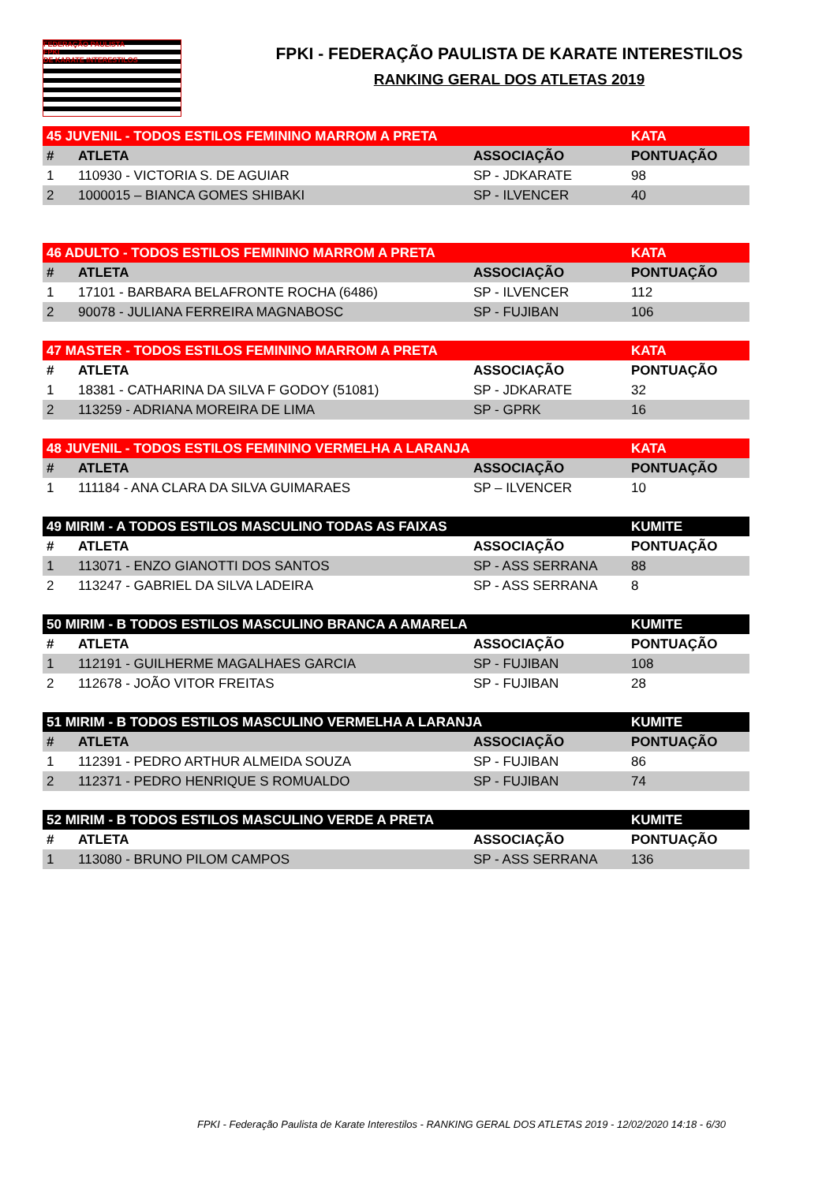FEDERAÇÃO PAULISTA
FPKI
DE KARATE INTERESTILOS
FPKI - FEDERAÇÃO PAULISTA DE KARATE INTERESTILOS
RANKING GERAL DOS ATLETAS 2019
| 45 JUVENIL - TODOS ESTILOS FEMININO MARROM A PRETA | | | KATA |
| --- | --- | --- | --- |
| # | ATLETA | ASSOCIAÇÃO | PONTUAÇÃO |
| 1 | 110930 - VICTORIA S. DE AGUIAR | SP - JDKARATE | 98 |
| 2 | 1000015 – BIANCA GOMES SHIBAKI | SP - ILVENCER | 40 |
| 46 ADULTO - TODOS ESTILOS FEMININO MARROM A PRETA | | | KATA |
| --- | --- | --- | --- |
| # | ATLETA | ASSOCIAÇÃO | PONTUAÇÃO |
| 1 | 17101 - BARBARA BELAFRONTE ROCHA (6486) | SP - ILVENCER | 112 |
| 2 | 90078 - JULIANA FERREIRA MAGNABOSC | SP - FUJIBAN | 106 |
| 47 MASTER - TODOS ESTILOS FEMININO MARROM A PRETA | | | KATA |
| --- | --- | --- | --- |
| # | ATLETA | ASSOCIAÇÃO | PONTUAÇÃO |
| 1 | 18381 - CATHARINA DA SILVA F GODOY (51081) | SP - JDKARATE | 32 |
| 2 | 113259 - ADRIANA MOREIRA DE LIMA | SP - GPRK | 16 |
| 48 JUVENIL - TODOS ESTILOS FEMININO VERMELHA A LARANJA | | | KATA |
| --- | --- | --- | --- |
| # | ATLETA | ASSOCIAÇÃO | PONTUAÇÃO |
| 1 | 111184 - ANA CLARA DA SILVA GUIMARAES | SP – ILVENCER | 10 |
| 49 MIRIM - A TODOS ESTILOS MASCULINO TODAS AS FAIXAS | | | KUMITE |
| --- | --- | --- | --- |
| # | ATLETA | ASSOCIAÇÃO | PONTUAÇÃO |
| 1 | 113071 - ENZO GIANOTTI DOS SANTOS | SP - ASS SERRANA | 88 |
| 2 | 113247 - GABRIEL DA SILVA LADEIRA | SP - ASS SERRANA | 8 |
| 50 MIRIM - B TODOS ESTILOS MASCULINO BRANCA A AMARELA | | | KUMITE |
| --- | --- | --- | --- |
| # | ATLETA | ASSOCIAÇÃO | PONTUAÇÃO |
| 1 | 112191 - GUILHERME MAGALHAES GARCIA | SP - FUJIBAN | 108 |
| 2 | 112678 - JOÃO VITOR FREITAS | SP - FUJIBAN | 28 |
| 51 MIRIM - B TODOS ESTILOS MASCULINO VERMELHA A LARANJA | | | KUMITE |
| --- | --- | --- | --- |
| # | ATLETA | ASSOCIAÇÃO | PONTUAÇÃO |
| 1 | 112391 - PEDRO ARTHUR ALMEIDA SOUZA | SP - FUJIBAN | 86 |
| 2 | 112371 - PEDRO HENRIQUE S ROMUALDO | SP - FUJIBAN | 74 |
| 52 MIRIM - B TODOS ESTILOS MASCULINO VERDE A PRETA | | | KUMITE |
| --- | --- | --- | --- |
| # | ATLETA | ASSOCIAÇÃO | PONTUAÇÃO |
| 1 | 113080 - BRUNO PILOM CAMPOS | SP - ASS SERRANA | 136 |
FPKI - Federação Paulista de Karate Interestilos - RANKING GERAL DOS ATLETAS 2019 - 12/02/2020 14:18 - 6/30